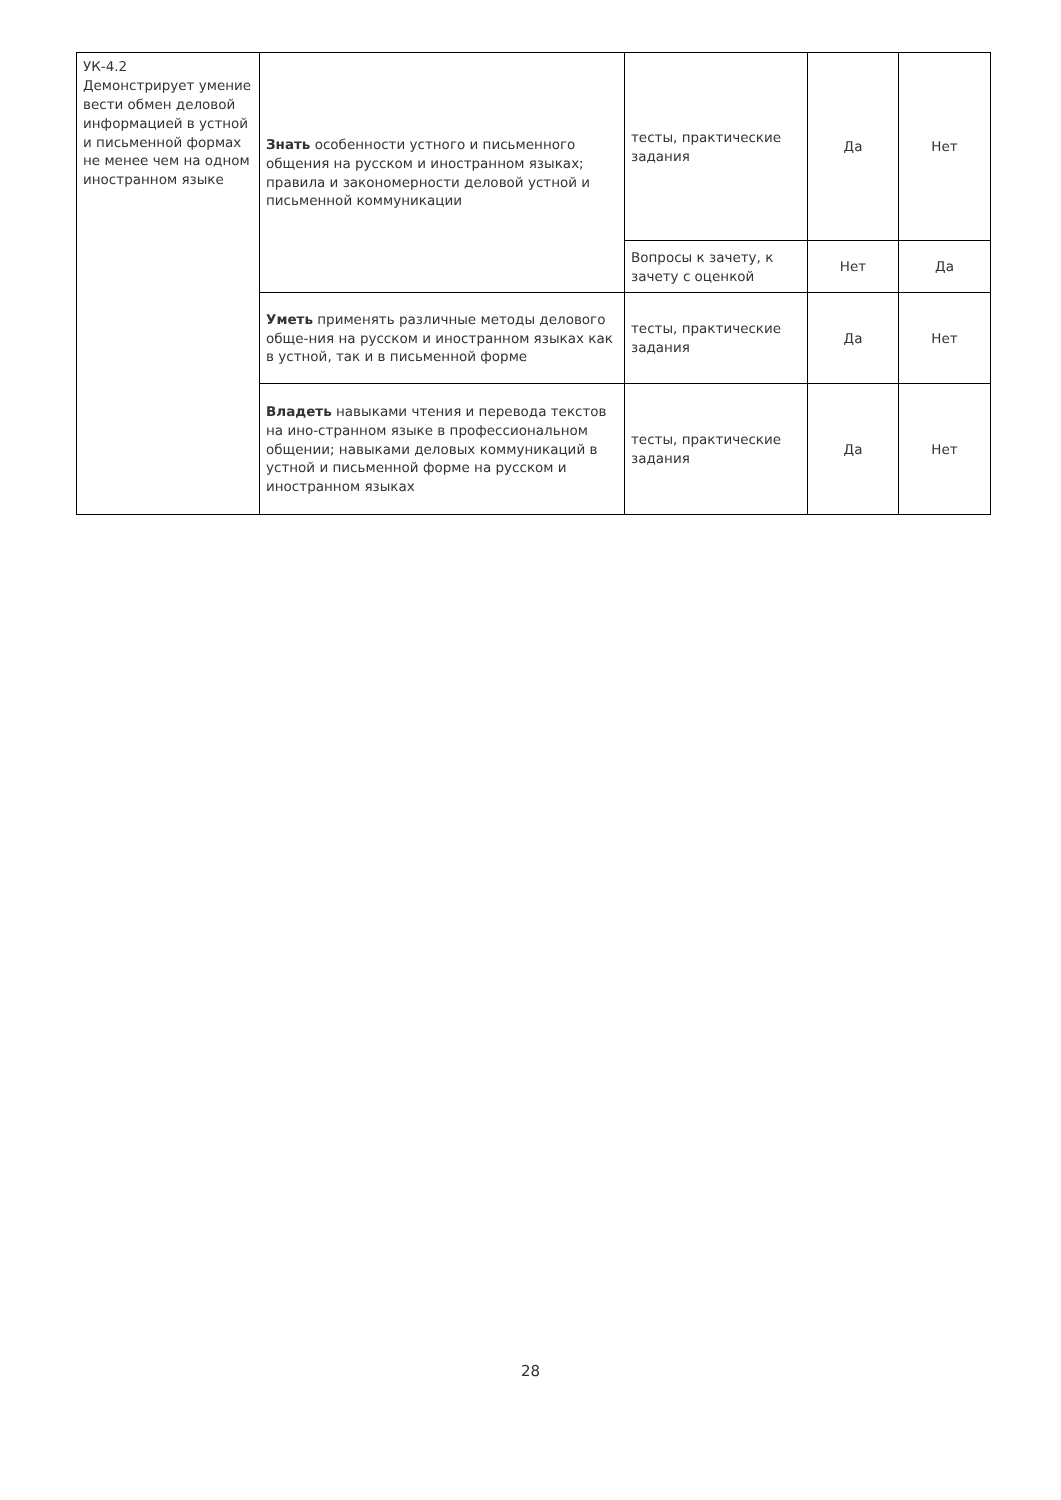| УК-4.2 Демонстрирует умение вести обмен деловой информацией в устной и письменной формах не менее чем на одном иностранном языке | Знать особенности устного и письменного общения на русском и иностранном языках; правила и закономерности деловой устной и письменной коммуникации | тесты, практические задания | Да | Нет |
| | | Вопросы к зачету, к зачету с оценкой | Нет | Да |
| | Уметь применять различные методы делового обще-ния на русском и иностранном языках как в устной, так и в письменной форме | тесты, практические задания | Да | Нет |
| | Владеть навыками чтения и перевода текстов на ино-странном языке в профессиональном общении; навыками деловых коммуникаций в устной и письменной форме на русском и иностранном языках | тесты, практические задания | Да | Нет |
28